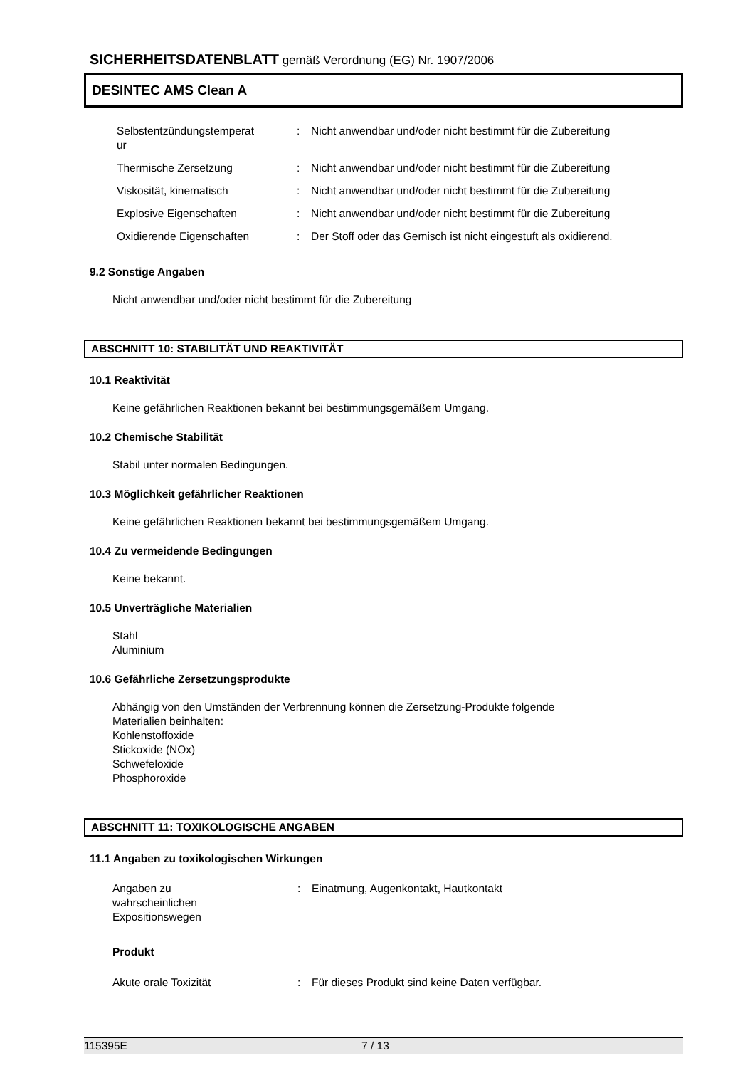SICHERHEITSDATENBLATT gemäß Verordnung (EG) Nr. 1907/2006
DESINTEC AMS Clean A
| Selbstentzündungstemperat ur | : | Nicht anwendbar und/oder nicht bestimmt für die Zubereitung |
| Thermische Zersetzung | : | Nicht anwendbar und/oder nicht bestimmt für die Zubereitung |
| Viskosität, kinematisch | : | Nicht anwendbar und/oder nicht bestimmt für die Zubereitung |
| Explosive Eigenschaften | : | Nicht anwendbar und/oder nicht bestimmt für die Zubereitung |
| Oxidierende Eigenschaften | : | Der Stoff oder das Gemisch ist nicht eingestuft als oxidierend. |
9.2 Sonstige Angaben
Nicht anwendbar und/oder nicht bestimmt für die Zubereitung
ABSCHNITT 10: STABILITÄT UND REAKTIVITÄT
10.1 Reaktivität
Keine gefährlichen Reaktionen bekannt bei bestimmungsgemäßem Umgang.
10.2 Chemische Stabilität
Stabil unter normalen Bedingungen.
10.3 Möglichkeit gefährlicher Reaktionen
Keine gefährlichen Reaktionen bekannt bei bestimmungsgemäßem Umgang.
10.4 Zu vermeidende Bedingungen
Keine bekannt.
10.5 Unverträgliche Materialien
Stahl
Aluminium
10.6 Gefährliche Zersetzungsprodukte
Abhängig von den Umständen der Verbrennung können die Zersetzung-Produkte folgende
Materialien beinhalten:
Kohlenstoffoxide
Stickoxide (NOx)
Schwefeloxide
Phosphoroxide
ABSCHNITT 11: TOXIKOLOGISCHE ANGABEN
11.1 Angaben zu toxikologischen Wirkungen
| Angaben zu wahrscheinlichen Expositionswegen | : | Einatmung, Augenkontakt, Hautkontakt |
Produkt
| Akute orale Toxizität | : | Für dieses Produkt sind keine Daten verfügbar. |
115395E 7 / 13